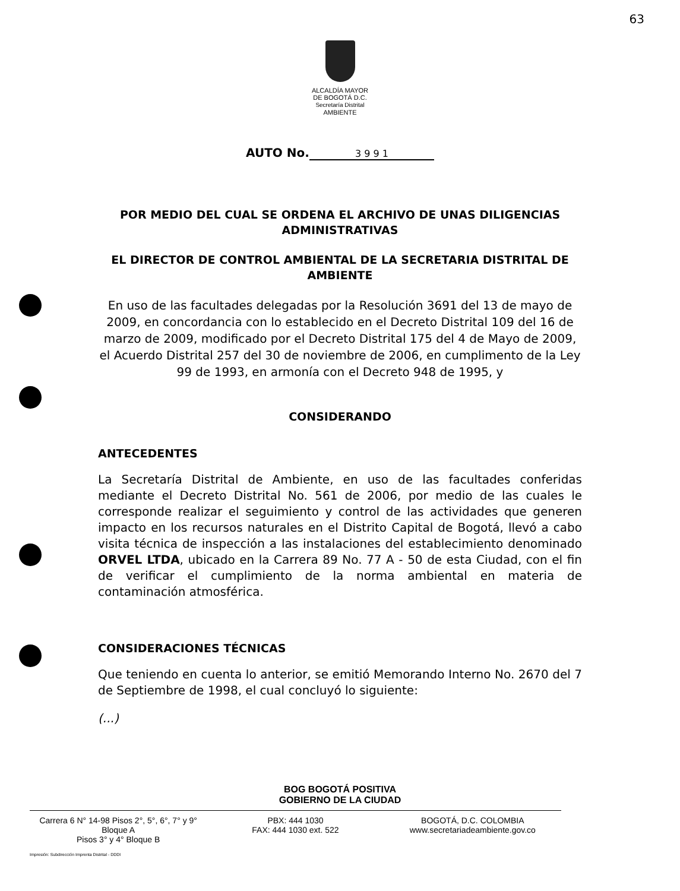63
ALCALDÍA MAYOR
DE BOGOTÁ D.C.
Secretaría Distrital
AMBIENTE
AUTO No. 3 9 9 1
POR MEDIO DEL CUAL SE ORDENA EL ARCHIVO DE UNAS DILIGENCIAS ADMINISTRATIVAS
EL DIRECTOR DE CONTROL AMBIENTAL DE LA SECRETARIA DISTRITAL DE AMBIENTE
En uso de las facultades delegadas por la Resolución 3691 del 13 de mayo de 2009, en concordancia con lo establecido en el Decreto Distrital 109 del 16 de marzo de 2009, modificado por el Decreto Distrital 175 del 4 de Mayo de 2009, el Acuerdo Distrital 257 del 30 de noviembre de 2006, en cumplimento de la Ley 99 de 1993, en armonía con el Decreto 948 de 1995, y
CONSIDERANDO
ANTECEDENTES
La Secretaría Distrital de Ambiente, en uso de las facultades conferidas mediante el Decreto Distrital No. 561 de 2006, por medio de las cuales le corresponde realizar el seguimiento y control de las actividades que generen impacto en los recursos naturales en el Distrito Capital de Bogotá, llevó a cabo visita técnica de inspección a las instalaciones del establecimiento denominado ORVEL LTDA, ubicado en la Carrera 89 No. 77 A - 50 de esta Ciudad, con el fin de verificar el cumplimiento de la norma ambiental en materia de contaminación atmosférica.
CONSIDERACIONES TÉCNICAS
Que teniendo en cuenta lo anterior, se emitió Memorando Interno No. 2670 del 7 de Septiembre de 1998, el cual concluyó lo siguiente:
(...)
BOG BOGOTÁ POSITIVA
GOBIERNO DE LA CIUDAD
Carrera 6 N° 14-98 Pisos 2°, 5°, 6°, 7° y 9° Bloque A
Pisos 3° y 4° Bloque B
PBX: 444 1030
FAX: 444 1030 ext. 522
BOGOTÁ, D.C. COLOMBIA
www.secretariadeambiente.gov.co
Impresión: Subdirección Imprenta Distrital - DDDI